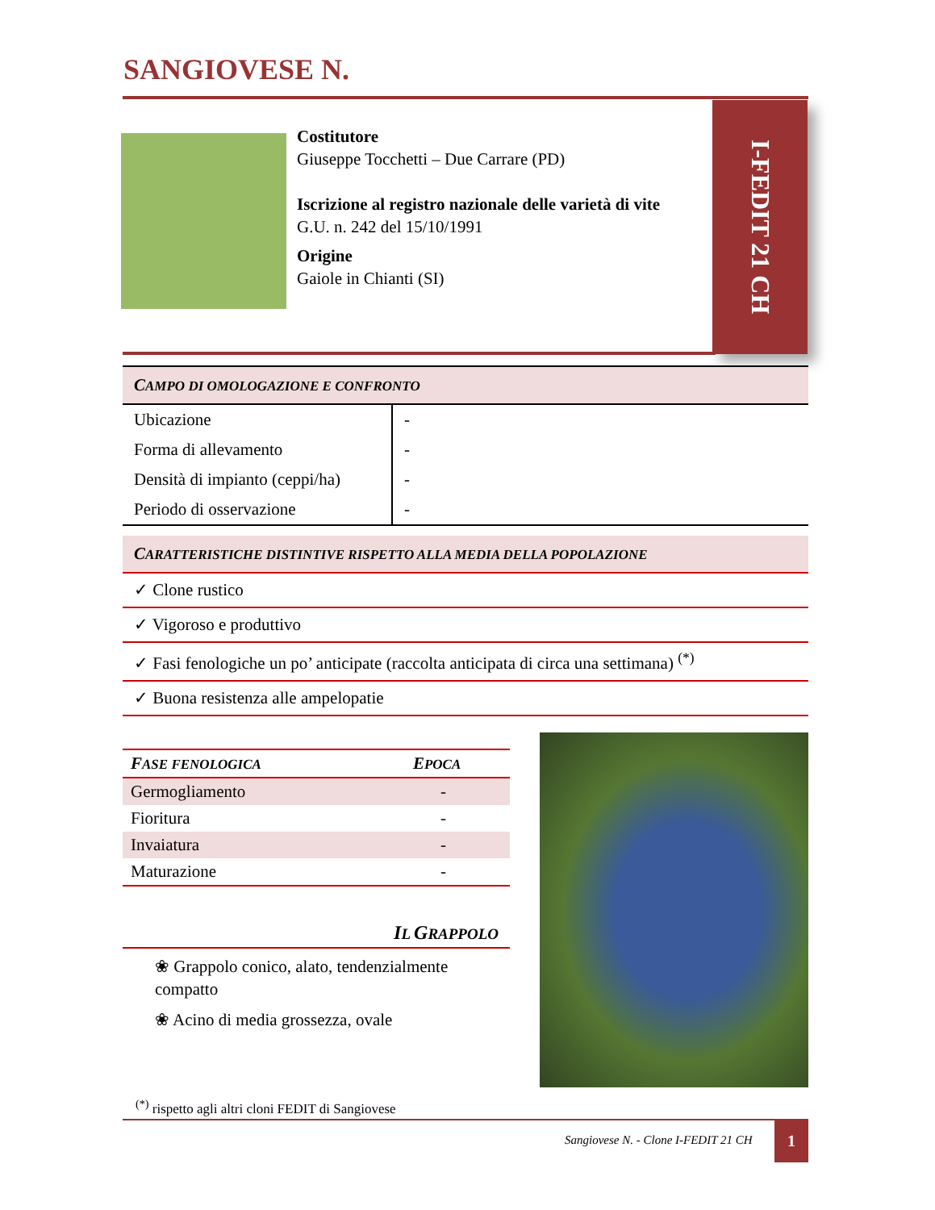SANGIOVESE N.
Costitutore
Giuseppe Tocchetti – Due Carrare (PD)
Iscrizione al registro nazionale delle varietà di vite
G.U. n. 242 del 15/10/1991
Origine
Gaiole in Chianti (SI)
I-FEDIT 21 CH
CAMPO DI OMOLOGAZIONE E CONFRONTO
| Ubicazione | - |
| Forma di allevamento | - |
| Densità di impianto (ceppi/ha) | - |
| Periodo di osservazione | - |
CARATTERISTICHE DISTINTIVE RISPETTO ALLA MEDIA DELLA POPOLAZIONE
✓ Clone rustico
✓ Vigoroso e produttivo
✓ Fasi fenologiche un po’ anticipate (raccolta anticipata di circa una settimana) <sup>(*)</sup>
✓ Buona resistenza alle ampelopatie
| F ASE FENOLOGICA | E POCA |
| --- | --- |
| Germogliamento | - |
| Fioritura | - |
| Invaiatura | - |
| Maturazione | - |
IL GRAPPOLO
❀ Grappolo conico, alato, tendenzialmente compatto
❀ Acino di media grossezza, ovale
<sup>(*)</sup> rispetto agli altri cloni FEDIT di Sangiovese
Sangiovese N. - Clone I-FEDIT 21 CH
1